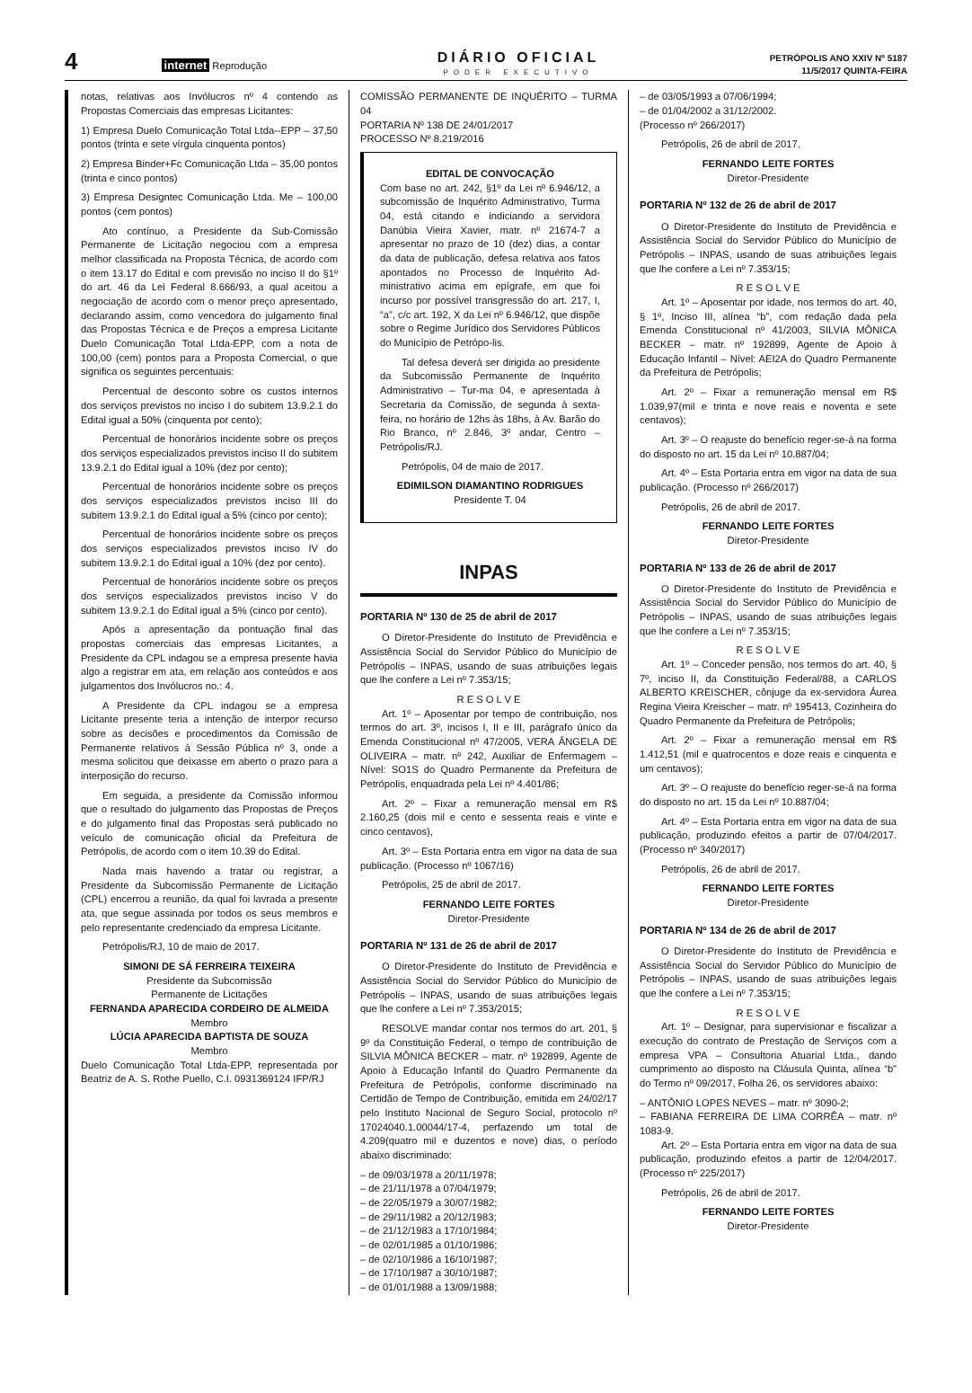4 internet Reprodução
DIÁRIO OFICIAL
PODER EXECUTIVO
PETRÓPOLIS ANO XXIV Nº 5187
11/5/2017 QUINTA-FEIRA
notas, relativas aos Invólucros nº 4 contendo as Propostas Comerciais das empresas Licitantes:
1) Empresa Duelo Comunicação Total Ltda--EPP – 37,50 pontos (trinta e sete vírgula cinquenta pontos)
2) Empresa Binder+Fc Comunicação Ltda – 35,00 pontos (trinta e cinco pontos)
3) Empresa Designtec Comunicação Ltda. Me – 100,00 pontos (cem pontos)
Ato contínuo, a Presidente da Sub-Comissão Permanente de Licitação negociou com a empresa melhor classificada na Proposta Técnica, de acordo com o item 13.17 do Edital e com previsão no inciso II do §1º do art. 46 da Lei Federal 8.666/93, a qual aceitou a negociação de acordo com o menor preço apresentado, declarando assim, como vencedora do julgamento final das Propostas Técnica e de Preços a empresa Licitante Duelo Comunicação Total Ltda-EPP, com a nota de 100,00 (cem) pontos para a Proposta Comercial, o que significa os seguintes percentuais:
Percentual de desconto sobre os custos internos dos serviços previstos no inciso I do subitem 13.9.2.1 do Edital igual a 50% (cinquenta por cento);
Percentual de honorários incidente sobre os preços dos serviços especializados previstos inciso II do subitem 13.9.2.1 do Edital igual a 10% (dez por cento);
Percentual de honorários incidente sobre os preços dos serviços especializados previstos inciso III do subitem 13.9.2.1 do Edital igual a 5% (cinco por cento);
Percentual de honorários incidente sobre os preços dos serviços especializados previstos inciso IV do subitem 13.9.2.1 do Edital igual a 10% (dez por cento).
Percentual de honorários incidente sobre os preços dos serviços especializados previstos inciso V do subitem 13.9.2.1 do Edital igual a 5% (cinco por cento).
Após a apresentação da pontuação final das propostas comerciais das empresas Licitantes, a Presidente da CPL indagou se a empresa presente havia algo a registrar em ata, em relação aos conteúdos e aos julgamentos dos Invólucros no.: 4.
A Presidente da CPL indagou se a empresa Licitante presente teria a intenção de interpor recurso sobre as decisões e procedimentos da Comissão de Permanente relativos à Sessão Pública nº 3, onde a mesma solicitou que deixasse em aberto o prazo para a interposição do recurso.
Em seguida, a presidente da Comissão informou que o resultado do julgamento das Propostas de Preços e do julgamento final das Propostas será publicado no veículo de comunicação oficial da Prefeitura de Petrópolis, de acordo com o item 10.39 do Edital.
Nada mais havendo a tratar ou registrar, a Presidente da Subcomissão Permanente de Licitação (CPL) encerrou a reunião, da qual foi lavrada a presente ata, que segue assinada por todos os seus membros e pelo representante credenciado da empresa Licitante.
Petrópolis/RJ, 10 de maio de 2017.
SIMONI DE SÁ FERREIRA TEIXEIRA
Presidente da Subcomissão
Permanente de Licitações
FERNANDA APARECIDA CORDEIRO DE ALMEIDA
Membro
LÚCIA APARECIDA BAPTISTA DE SOUZA
Membro
Duelo Comunicação Total Ltda-EPP, representada por Beatriz de A. S. Rothe Puello, C.I. 0931369124 IFP/RJ
COMISSÃO PERMANENTE DE INQUÉRITO – TURMA 04
PORTARIA Nº 138 DE 24/01/2017
PROCESSO Nº 8.219/2016
EDITAL DE CONVOCAÇÃO
Com base no art. 242, §1º da Lei nº 6.946/12, a subcomissão de Inquérito Administrativo, Turma 04, está citando e indiciando a servidora Danúbia Vieira Xavier, matr. nº 21674-7 a apresentar no prazo de 10 (dez) dias, a contar da data de publicação, defesa relativa aos fatos apontados no Processo de Inquérito Ad-ministrativo acima em epígrafe, em que foi incurso por possível transgressão do art. 217, I, “a”, c/c art. 192, X da Lei nº 6.946/12, que dispõe sobre o Regime Jurídico dos Servidores Públicos do Município de Petrópo-lis.
Tal defesa deverá ser dirigida ao presidente da Subcomissão Permanente de Inquérito Administrativo – Tur-ma 04, e apresentada à Secretaria da Comissão, de segunda à sexta-feira, no horário de 12hs às 18hs, à Av. Barão do Rio Branco, nº 2.846, 3º andar, Centro – Petrópolis/RJ.
Petrópolis, 04 de maio de 2017.
EDIMILSON DIAMANTINO RODRIGUES
Presidente T. 04
INPAS
PORTARIA Nº 130 de 25 de abril de 2017
O Diretor-Presidente do Instituto de Previdência e Assistência Social do Servidor Público do Município de Petrópolis – INPAS, usando de suas atribuições legais que lhe confere a Lei nº 7.353/15;
R E S O L V E
Art. 1º – Aposentar por tempo de contribuição, nos termos do art. 3º, incisos I, II e III, parágrafo único da Emenda Constitucional nº 47/2005, VERA ÂNGELA DE OLIVEIRA – matr. nº 242, Auxiliar de Enfermagem – Nível: SO1S do Quadro Permanente da Prefeitura de Petrópolis, enquadrada pela Lei nº 4.401/86;
Art. 2º – Fixar a remuneração mensal em R$ 2.160,25 (dois mil e cento e sessenta reais e vinte e cinco centavos),
Art. 3º – Esta Portaria entra em vigor na data de sua publicação. (Processo nº 1067/16)
Petrópolis, 25 de abril de 2017.
FERNANDO LEITE FORTES
Diretor-Presidente
PORTARIA Nº 131 de 26 de abril de 2017
O Diretor-Presidente do Instituto de Previdência e Assistência Social do Servidor Público do Município de Petrópolis – INPAS, usando de suas atribuições legais que lhe confere a Lei nº 7.353/2015;
RESOLVE mandar contar nos termos do art. 201, § 9º da Constituição Federal, o tempo de contribuição de SILVIA MÔNICA BECKER – matr. nº 192899, Agente de Apoio à Educação Infantil do Quadro Permanente da Prefeitura de Petrópolis, conforme discriminado na Certidão de Tempo de Contribuição, emitida em 24/02/17 pelo Instituto Nacional de Seguro Social, protocolo nº 17024040.1.00044/17-4, perfazendo um total de 4.209(quatro mil e duzentos e nove) dias, o período abaixo discriminado:
– de 09/03/1978 a 20/11/1978;
– de 21/11/1978 a 07/04/1979;
– de 22/05/1979 a 30/07/1982;
– de 29/11/1982 a 20/12/1983;
– de 21/12/1983 a 17/10/1984;
– de 02/01/1985 a 01/10/1986;
– de 02/10/1986 a 16/10/1987;
– de 17/10/1987 a 30/10/1987;
– de 01/01/1988 a 13/09/1988;
– de 03/05/1993 a 07/06/1994;
– de 01/04/2002 a 31/12/2002.
(Processo nº 266/2017)
Petrópolis, 26 de abril de 2017.
FERNANDO LEITE FORTES
Diretor-Presidente
PORTARIA Nº 132 de 26 de abril de 2017
O Diretor-Presidente do Instituto de Previdência e Assistência Social do Servidor Público do Município de Petrópolis – INPAS, usando de suas atribuições legais que lhe confere a Lei nº 7.353/15;
R E S O L V E
Art. 1º – Aposentar por idade, nos termos do art. 40, § 1º, Inciso III, alínea “b”, com redação dada pela Emenda Constitucional nº 41/2003, SILVIA MÔNICA BECKER – matr. nº 192899, Agente de Apoio à Educação Infantil – Nível: AEI2A do Quadro Permanente da Prefeitura de Petrópolis;
Art. 2º – Fixar a remuneração mensal em R$ 1.039,97(mil e trinta e nove reais e noventa e sete centavos);
Art. 3º – O reajuste do benefício reger-se-á na forma do disposto no art. 15 da Lei nº 10.887/04;
Art. 4º – Esta Portaria entra em vigor na data de sua publicação. (Processo nº 266/2017)
Petrópolis, 26 de abril de 2017.
FERNANDO LEITE FORTES
Diretor-Presidente
PORTARIA Nº 133 de 26 de abril de 2017
O Diretor-Presidente do Instituto de Previdência e Assistência Social do Servidor Público do Município de Petrópolis – INPAS, usando de suas atribuições legais que lhe confere a Lei nº 7.353/15;
R E S O L V E
Art. 1º – Conceder pensão, nos termos do art. 40, § 7º, inciso II, da Constituição Federal/88, a CARLOS ALBERTO KREISCHER, cônjuge da ex-servidora Áurea Regina Vieira Kreischer – matr. nº 195413, Cozinheira do Quadro Permanente da Prefeitura de Petrópolis;
Art. 2º – Fixar a remuneração mensal em R$ 1.412,51 (mil e quatrocentos e doze reais e cinquenta e um centavos);
Art. 3º – O reajuste do benefício reger-se-á na forma do disposto no art. 15 da Lei nº 10.887/04;
Art. 4º – Esta Portaria entra em vigor na data de sua publicação, produzindo efeitos a partir de 07/04/2017. (Processo nº 340/2017)
Petrópolis, 26 de abril de 2017.
FERNANDO LEITE FORTES
Diretor-Presidente
PORTARIA Nº 134 de 26 de abril de 2017
O Diretor-Presidente do Instituto de Previdência e Assistência Social do Servidor Público do Município de Petrópolis – INPAS, usando de suas atribuições legais que lhe confere a Lei nº 7.353/15;
R E S O L V E
Art. 1º – Designar, para supervisionar e fiscalizar a execução do contrato de Prestação de Serviços com a empresa VPA – Consultoria Atuarial Ltda., dando cumprimento ao disposto na Cláusula Quinta, alínea “b” do Termo nº 09/2017, Folha 26, os servidores abaixo:
– ANTÔNIO LOPES NEVES – matr. nº 3090-2;
– FABIANA FERREIRA DE LIMA CORRÊA – matr. nº 1083-9.
Art. 2º – Esta Portaria entra em vigor na data de sua publicação, produzindo efeitos a partir de 12/04/2017. (Processo nº 225/2017)
Petrópolis, 26 de abril de 2017.
FERNANDO LEITE FORTES
Diretor-Presidente